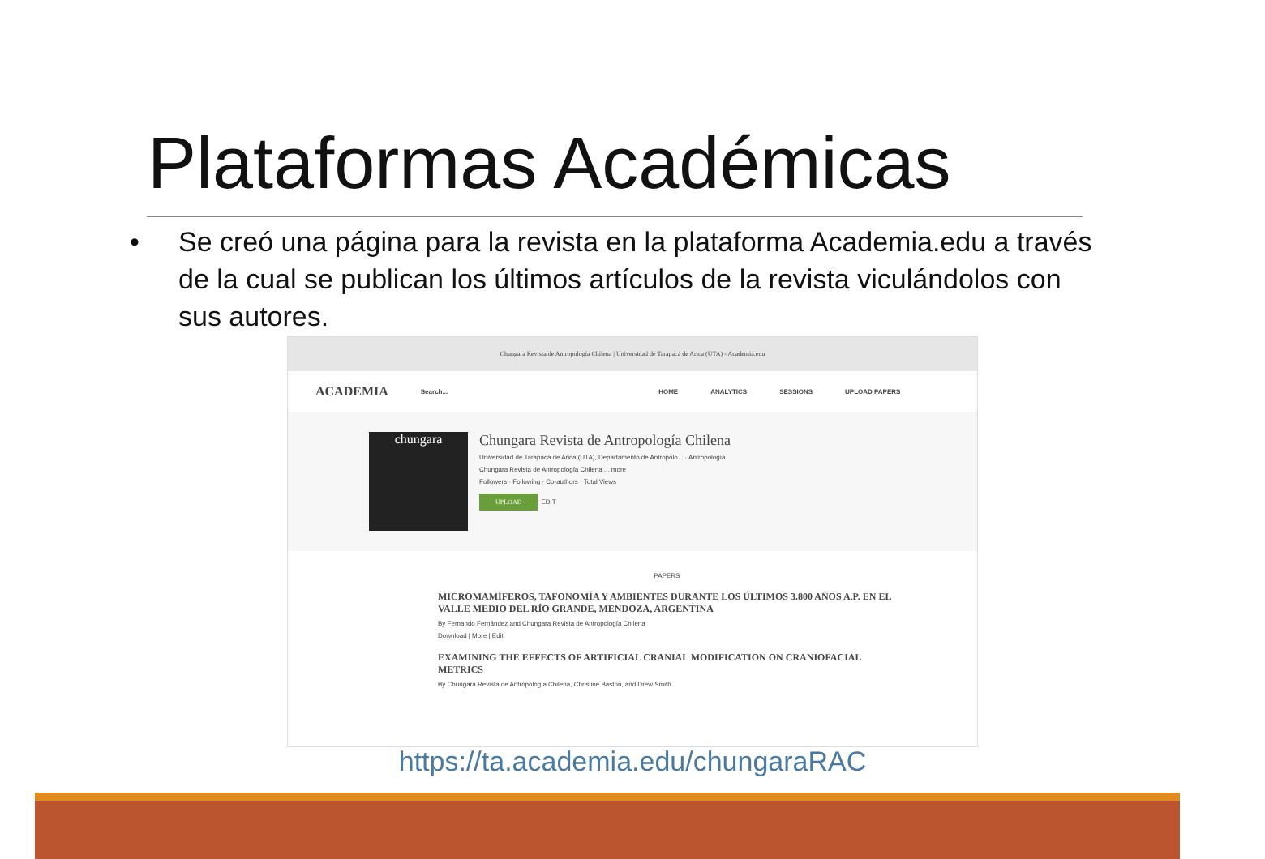Plataformas Académicas
• Se creó una página para la revista en la plataforma Academia.edu a través de la cual se publican los últimos artículos de la revista viculándolos con sus autores.
Chungara Revista de Antropología Chilena | Universidad de Tarapacá de Arica (UTA) - Academia.edu
ACADEMIA Search... HOME ANALYTICS SESSIONS UPLOAD PAPERS
chungara
Chungara Revista de Antropología Chilena
Universidad de Tarapacá de Arica (UTA), Departamento de Antropolo... · Antropología
Chungara Revista de Antropología Chilena ... more
Followers · Following · Co-authors · Total Views
UPLOAD
EDIT
PAPERS
MICROMAMÍFEROS, TAFONOMÍA Y AMBIENTES DURANTE LOS ÚLTIMOS 3.800 AÑOS A.P. EN EL VALLE MEDIO DEL RÍO GRANDE, MENDOZA, ARGENTINA
By Fernando Fernández and Chungara Revista de Antropología Chilena
Download | More | Edit
EXAMINING THE EFFECTS OF ARTIFICIAL CRANIAL MODIFICATION ON CRANIOFACIAL METRICS
By Chungara Revista de Antropología Chilena, Christine Baston, and Drew Smith
https://ta.academia.edu/chungaraRAC